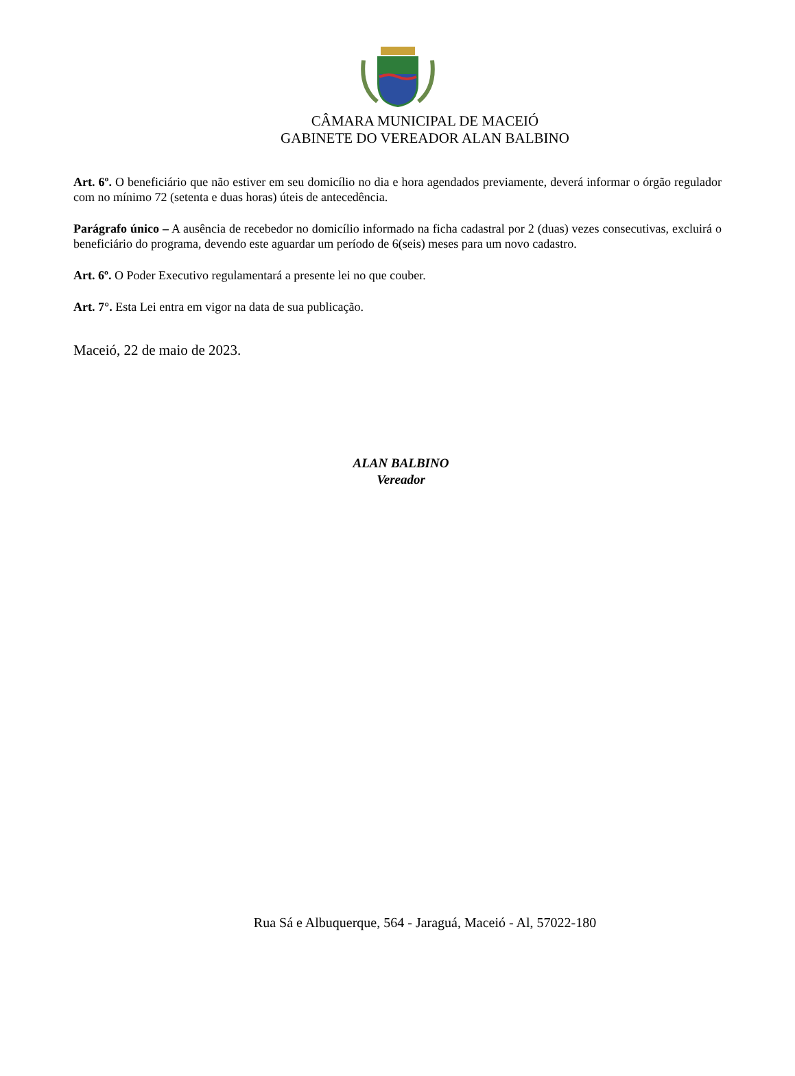CÂMARA MUNICIPAL DE MACEIÓ
GABINETE DO VEREADOR ALAN BALBINO
Art. 6º. O beneficiário que não estiver em seu domicílio no dia e hora agendados previamente, deverá informar o órgão regulador com no mínimo 72 (setenta e duas horas) úteis de antecedência.
Parágrafo único – A ausência de recebedor no domicílio informado na ficha cadastral por 2 (duas) vezes consecutivas, excluirá o beneficiário do programa, devendo este aguardar um período de 6(seis) meses para um novo cadastro.
Art. 6º. O Poder Executivo regulamentará a presente lei no que couber.
Art. 7°. Esta Lei entra em vigor na data de sua publicação.
Maceió, 22 de maio de 2023.
ALAN BALBINO
Vereador
Rua Sá e Albuquerque, 564 - Jaraguá, Maceió - Al, 57022-180